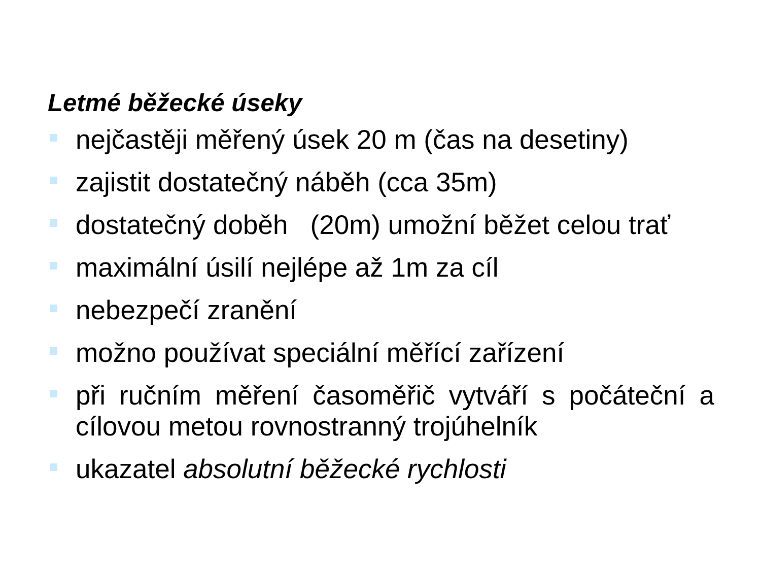Letmé běžecké úseky
nejčastěji měřený úsek 20 m (čas na desetiny)
zajistit dostatečný náběh (cca 35m)
dostatečný doběh (20m) umožní běžet celou trať
maximální úsilí nejlépe až 1m za cíl
nebezpečí zranění
možno používat speciální měřící zařízení
při ručním měření časoměřič vytváří s počáteční a cílovou metou rovnostranný trojúhelník
ukazatel absolutní běžecké rychlosti